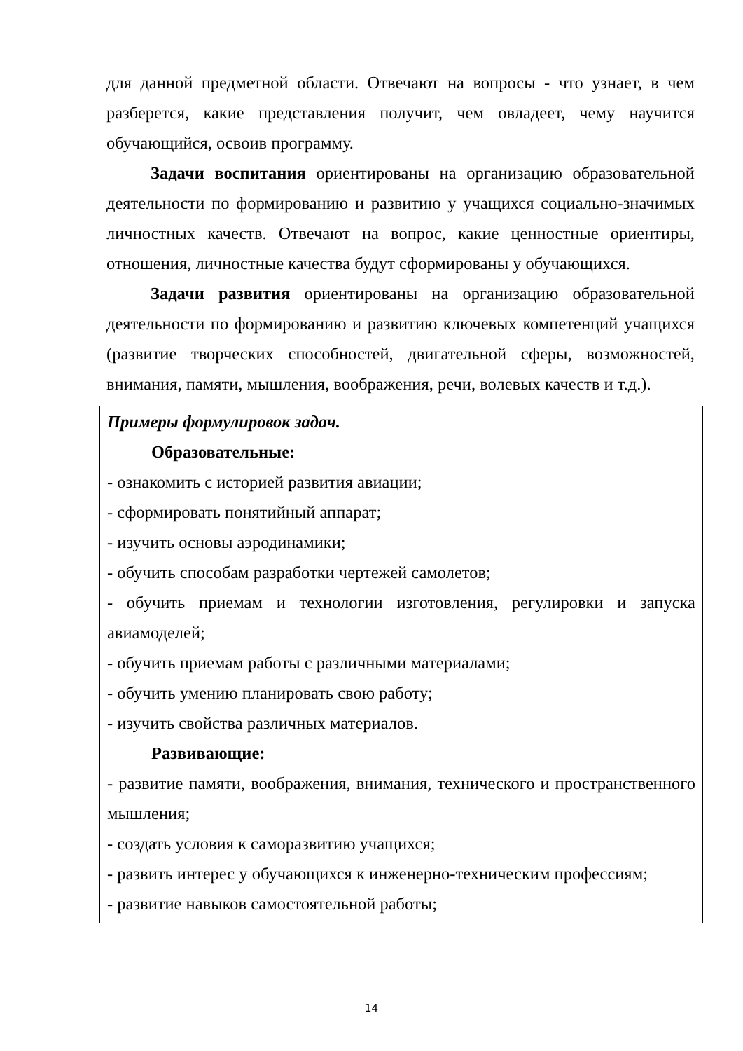для данной предметной области. Отвечают на вопросы - что узнает, в чем разберется, какие представления получит, чем овладеет, чему научится обучающийся, освоив программу.
Задачи воспитания ориентированы на организацию образовательной деятельности по формированию и развитию у учащихся социально-значимых личностных качеств. Отвечают на вопрос, какие ценностные ориентиры, отношения, личностные качества будут сформированы у обучающихся.
Задачи развития ориентированы на организацию образовательной деятельности по формированию и развитию ключевых компетенций учащихся (развитие творческих способностей, двигательной сферы, возможностей, внимания, памяти, мышления, воображения, речи, волевых качеств и т.д.).
Примеры формулировок задач.
Образовательные:
- ознакомить с историей развития авиации;
- сформировать понятийный аппарат;
- изучить основы аэродинамики;
- обучить способам разработки чертежей самолетов;
- обучить приемам и технологии изготовления, регулировки и запуска авиамоделей;
- обучить приемам работы с различными материалами;
- обучить умению планировать свою работу;
- изучить свойства различных материалов.
Развивающие:
- развитие памяти, воображения, внимания, технического и пространственного мышления;
- создать условия к саморазвитию учащихся;
- развить интерес у обучающихся к инженерно-техническим профессиям;
- развитие навыков самостоятельной работы;
14